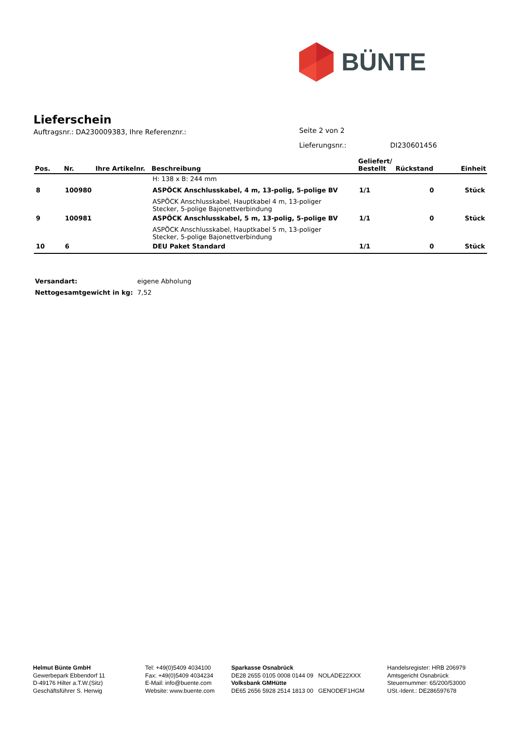BÜNTE
Lieferschein
Auftragsnr.: DA230009383, Ihre Referenznr.:
Seite 2 von 2
Lieferungsnr.: DI230601456
| Pos. | Nr. | Ihre Artikelnr. | Beschreibung | Geliefert/ Bestellt | Rückstand | Einheit |
| --- | --- | --- | --- | --- | --- | --- |
| | | | H: 138 x B: 244 mm | | | |
| 8 | 100980 | | ASPÖCK Anschlusskabel, 4 m, 13-polig, 5-polige BV | 1/1 | 0 | Stück |
| | | | ASPÖCK Anschlusskabel, Hauptkabel 4 m, 13-poliger Stecker, 5-polige Bajonettverbindung | | | |
| 9 | 100981 | | ASPÖCK Anschlusskabel, 5 m, 13-polig, 5-polige BV | 1/1 | 0 | Stück |
| | | | ASPÖCK Anschlusskabel, Hauptkabel 5 m, 13-poliger Stecker, 5-polige Bajonettverbindung | | | |
| 10 | 6 | | DEU Paket Standard | 1/1 | 0 | Stück |
Versandart: eigene Abholung
Nettogesamtgewicht in kg: 7,52
Helmut Bünte GmbH
Gewerbepark Ebbendorf 11
D-49176 Hilter a.T.W.(Sitz)
Geschäftsführer S. Herwig
Tel: +49(0)5409 4034100
Fax: +49(0)5409 4034234
E-Mail: info@buente.com
Website: www.buente.com
Sparkasse Osnabrück
DE28 2655 0105 0008 0144 09 NOLADE22XXX
Volksbank GMHütte
DE65 2656 5928 2514 1813 00 GENODEF1HGM
Handelsregister: HRB 206979
Amtsgericht Osnabrück
Steuernummer: 65/200/53000
USt.-Ident.: DE286597678